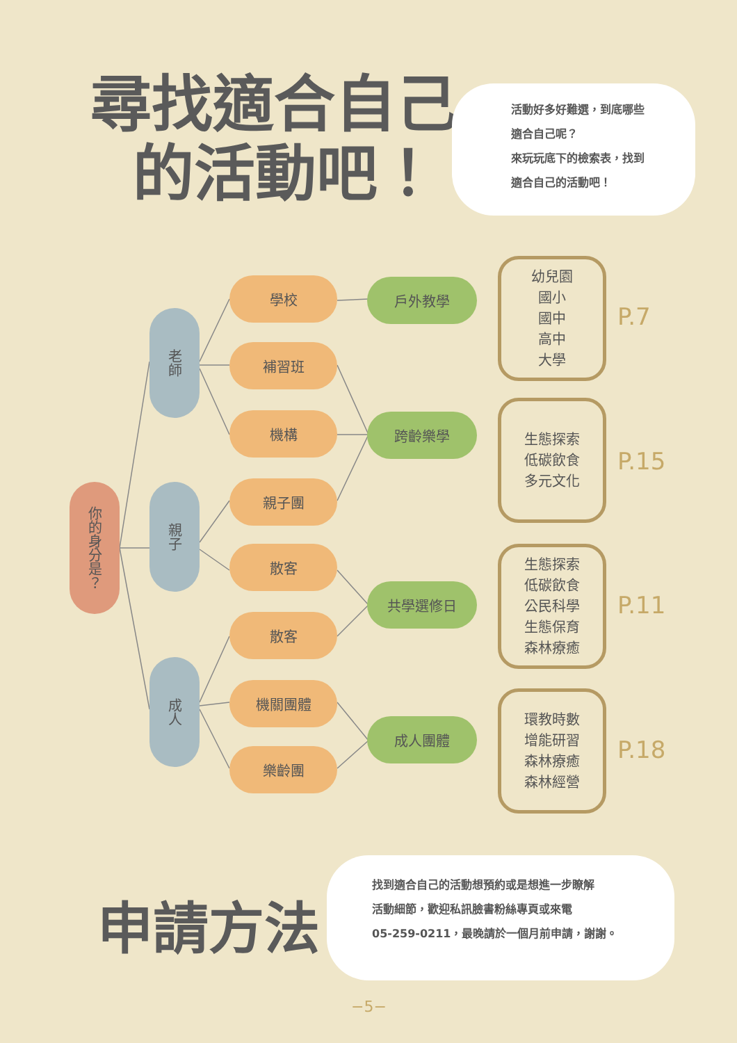尋找適合自己
的活動吧！
活動好多好難選，到底哪些
適合自己呢？
來玩玩底下的檢索表，找到
適合自己的活動吧！
你的身分是？
老師
親子
成人
學校
補習班
機構
親子團
散客
散客
機關團體
樂齡團
戶外教學
跨齡樂學
共學選修日
成人團體
幼兒園
國小
國中
高中
大學
P.7
生態探索
低碳飲食
多元文化
P.15
生態探索
低碳飲食
公民科學
生態保育
森林療癒
P.11
環教時數
增能研習
森林療癒
森林經營
P.18
申請方法
找到適合自己的活動想預約或是想進一步瞭解
活動細節，歡迎私訊臉書粉絲專頁或來電
05-259-0211，最晚請於一個月前申請，謝謝。
−5−